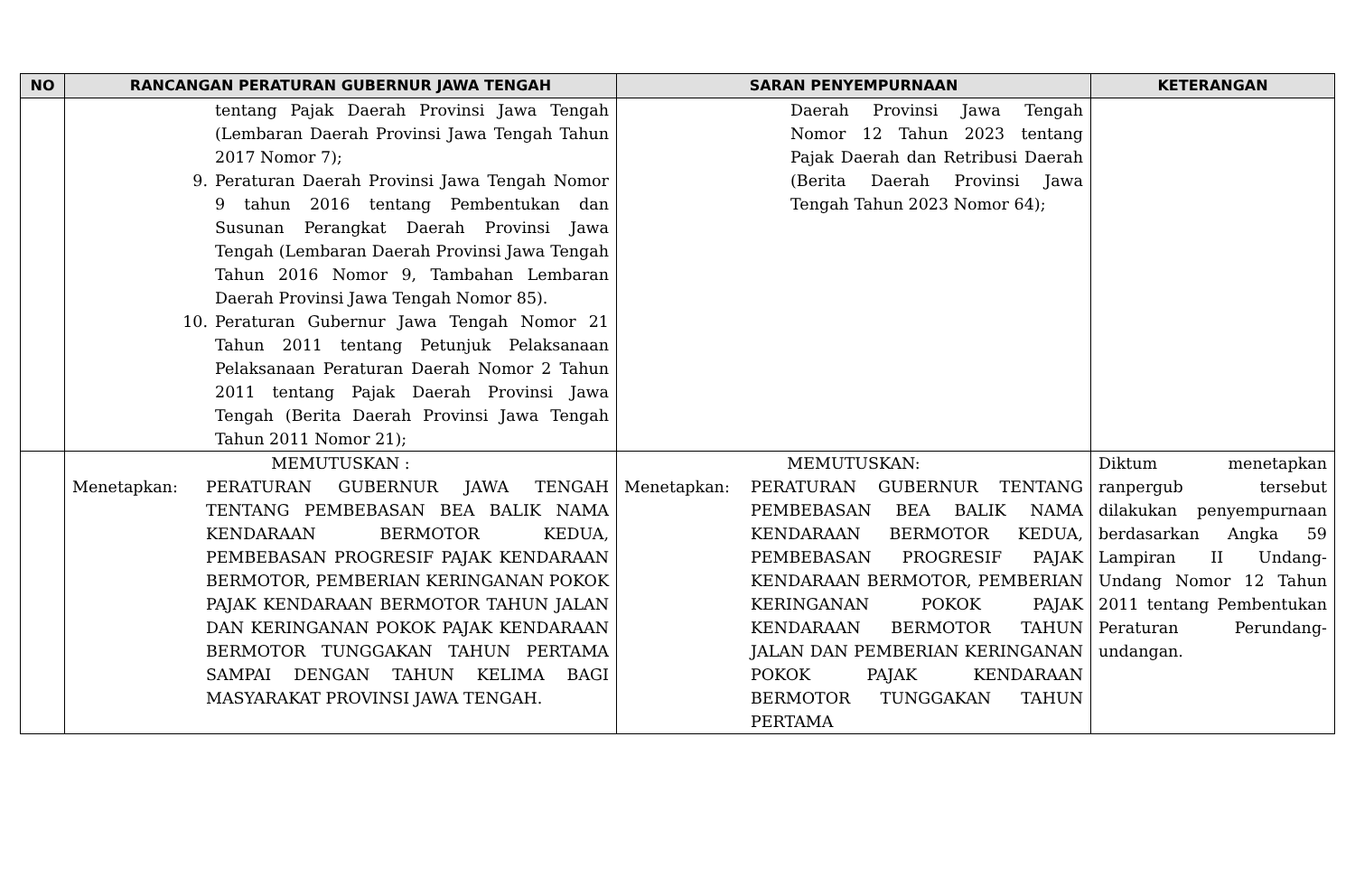| NO | RANCANGAN PERATURAN GUBERNUR JAWA TENGAH | SARAN PENYEMPURNAAN | KETERANGAN |
| --- | --- | --- | --- |
| | tentang Pajak Daerah Provinsi Jawa Tengah (Lembaran Daerah Provinsi Jawa Tengah Tahun 2017 Nomor 7); 9. Peraturan Daerah Provinsi Jawa Tengah Nomor 9 tahun 2016 tentang Pembentukan dan Susunan Perangkat Daerah Provinsi Jawa Tengah (Lembaran Daerah Provinsi Jawa Tengah Tahun 2016 Nomor 9, Tambahan Lembaran Daerah Provinsi Jawa Tengah Nomor 85). 10. Peraturan Gubernur Jawa Tengah Nomor 21 Tahun 2011 tentang Petunjuk Pelaksanaan Pelaksanaan Peraturan Daerah Nomor 2 Tahun 2011 tentang Pajak Daerah Provinsi Jawa Tengah (Berita Daerah Provinsi Jawa Tengah Tahun 2011 Nomor 21); | Daerah Provinsi Jawa Tengah Nomor 12 Tahun 2023 tentang Pajak Daerah dan Retribusi Daerah (Berita Daerah Provinsi Jawa Tengah Tahun 2023 Nomor 64); | |
| | MEMUTUSKAN : Menetapkan: PERATURAN GUBERNUR JAWA TENGAH TENTANG PEMBEBASAN BEA BALIK NAMA KENDARAAN BERMOTOR KEDUA, PEMBEBASAN PROGRESIF PAJAK KENDARAAN BERMOTOR, PEMBERIAN KERINGANAN POKOK PAJAK KENDARAAN BERMOTOR TAHUN JALAN DAN KERINGANAN POKOK PAJAK KENDARAAN BERMOTOR TUNGGAKAN TAHUN PERTAMA SAMPAI DENGAN TAHUN KELIMA BAGI MASYARAKAT PROVINSI JAWA TENGAH. | MEMUTUSKAN: Menetapkan: PERATURAN GUBERNUR TENTANG PEMBEBASAN BEA BALIK NAMA KENDARAAN BERMOTOR KEDUA, PEMBEBASAN PROGRESIF PAJAK KENDARAAN BERMOTOR, PEMBERIAN KERINGANAN POKOK PAJAK KENDARAAN BERMOTOR TAHUN JALAN DAN PEMBERIAN KERINGANAN POKOK PAJAK KENDARAAN BERMOTOR TUNGGAKAN TAHUN PERTAMA | Diktum menetapkan ranpergub tersebut dilakukan penyempurnaan berdasarkan Angka 59 Lampiran II Undang-Undang Nomor 12 Tahun 2011 tentang Pembentukan Peraturan Perundang-undangan. |